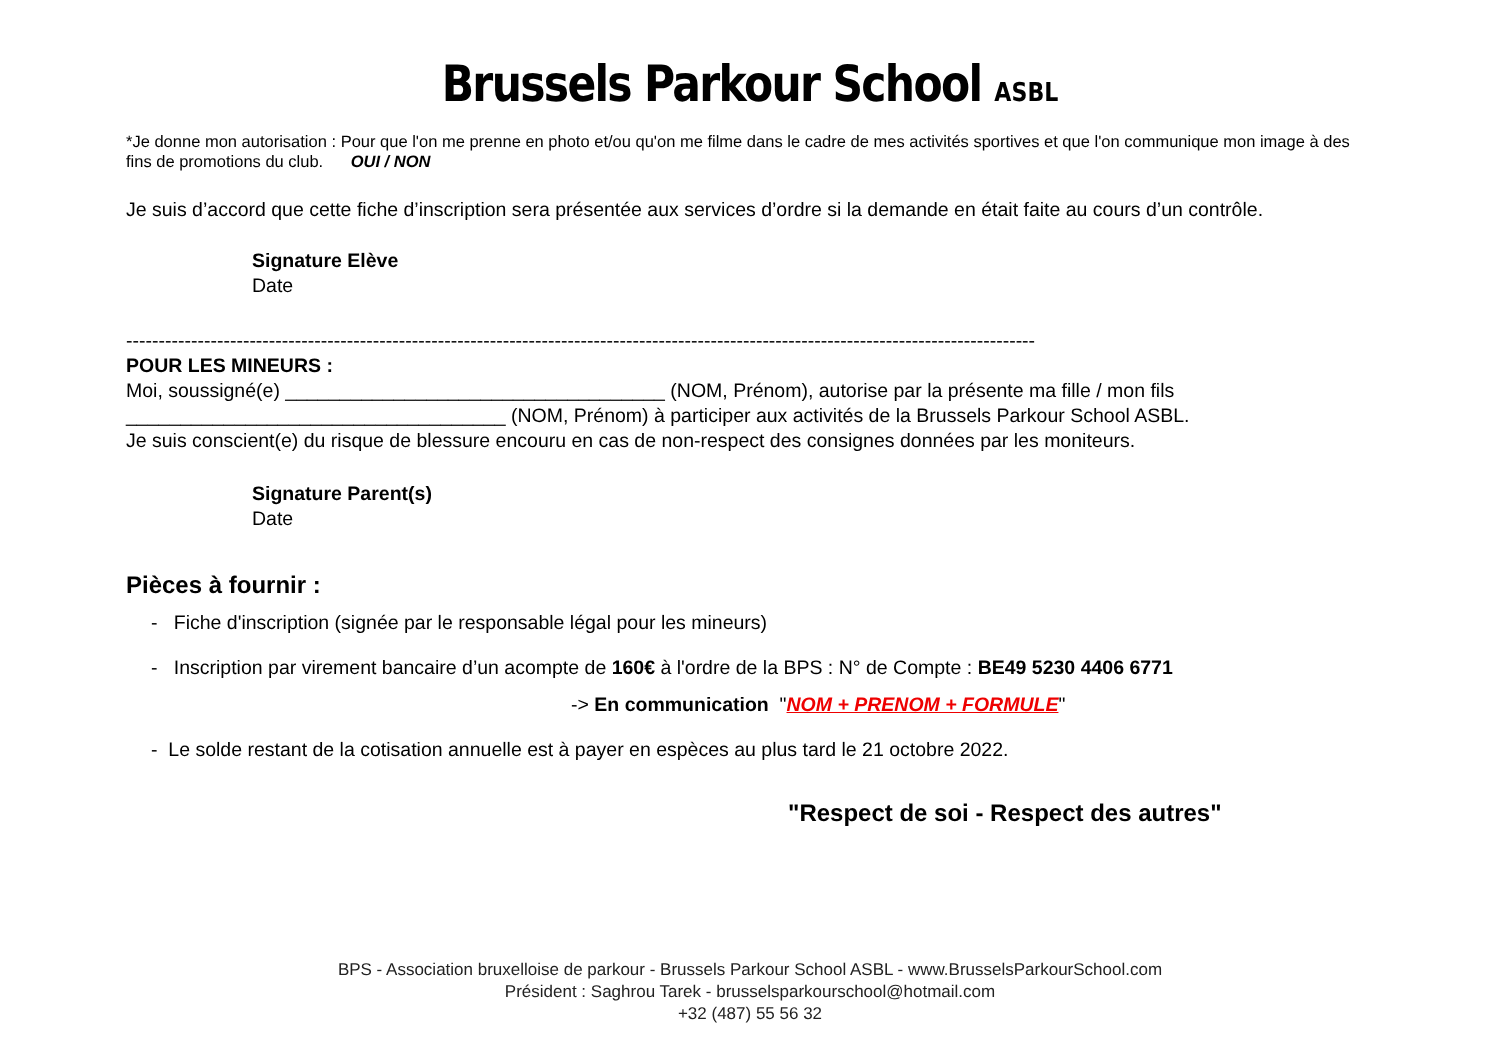Brussels Parkour School ASBL
*Je donne mon autorisation : Pour que l'on me prenne en photo et/ou qu'on me filme dans le cadre de mes activités sportives et que l'on communique mon image à des fins de promotions du club. OUI / NON
Je suis d’accord que cette fiche d’inscription sera présentée aux services d’ordre si la demande en était faite au cours d’un contrôle.
Signature Elève
Date
--------------------------------------------------------------------------------------------------------------------------------------------
POUR LES MINEURS :
Moi, soussigné(e) ___________________________________ (NOM, Prénom), autorise par la présente ma fille / mon fils ___________________________________ (NOM, Prénom) à participer aux activités de la Brussels Parkour School ASBL.
Je suis conscient(e) du risque de blessure encouru en cas de non-respect des consignes données par les moniteurs.
Signature Parent(s)
Date
Pièces à fournir :
- Fiche d'inscription (signée par le responsable légal pour les mineurs)
- Inscription par virement bancaire d’un acompte de 160€ à l'ordre de la BPS : N° de Compte : BE49 5230 4406 6771
-> En communication "NOM + PRENOM + FORMULE"
- Le solde restant de la cotisation annuelle est à payer en espèces au plus tard le 21 octobre 2022.
"Respect de soi - Respect des autres"
BPS - Association bruxelloise de parkour - Brussels Parkour School ASBL - www.BrusselsParkourSchool.com
Président : Saghrou Tarek - brusselsparkourschool@hotmail.com
+32 (487) 55 56 32